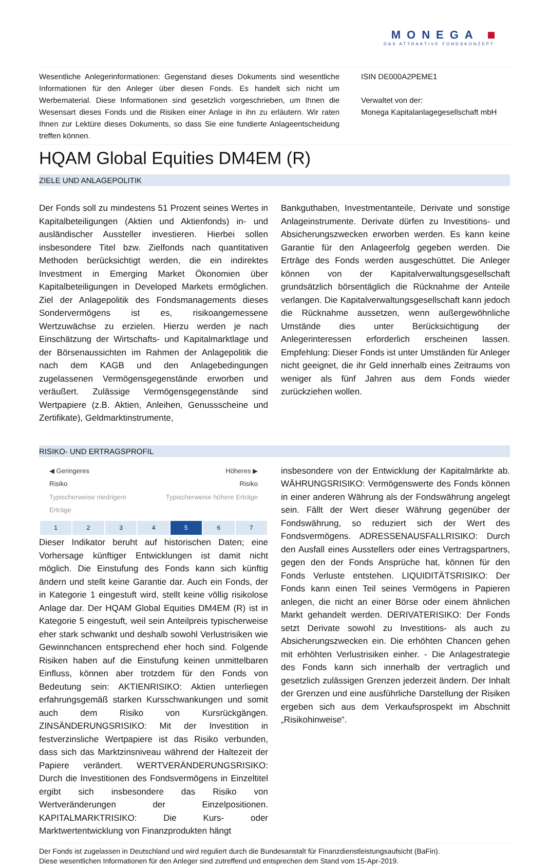MONEGA
DAS ATTRAKTIVE FONDSKONZEPT
Wesentliche Anlegerinformationen: Gegenstand dieses Dokuments sind wesentliche Informationen für den Anleger über diesen Fonds. Es handelt sich nicht um Werbematerial. Diese Informationen sind gesetzlich vorgeschrieben, um Ihnen die Wesensart dieses Fonds und die Risiken einer Anlage in ihn zu erläutern. Wir raten Ihnen zur Lektüre dieses Dokuments, so dass Sie eine fundierte Anlageentscheidung treffen können.
ISIN DE000A2PEME1
Verwaltet von der:
Monega Kapitalanlagegesellschaft mbH
HQAM Global Equities DM4EM (R)
ZIELE UND ANLAGEPOLITIK
Der Fonds soll zu mindestens 51 Prozent seines Wertes in Kapitalbeteiligungen (Aktien und Aktienfonds) in- und ausländischer Aussteller investieren. Hierbei sollen insbesondere Titel bzw. Zielfonds nach quantitativen Methoden berücksichtigt werden, die ein indirektes Investment in Emerging Market Ökonomien über Kapitalbeteiligungen in Developed Markets ermöglichen. Ziel der Anlagepolitik des Fondsmanagements dieses Sondervermögens ist es, risikoangemessene Wertzuwächse zu erzielen. Hierzu werden je nach Einschätzung der Wirtschafts- und Kapitalmarktlage und der Börsenaussichten im Rahmen der Anlagepolitik die nach dem KAGB und den Anlagebedingungen zugelassenen Vermögensgegenstände erworben und veräußert. Zulässige Vermögensgegenstände sind Wertpapiere (z.B. Aktien, Anleihen, Genussscheine und Zertifikate), Geldmarktinstrumente,
Bankguthaben, Investmentanteile, Derivate und sonstige Anlageinstrumente. Derivate dürfen zu Investitions- und Absicherungszwecken erworben werden. Es kann keine Garantie für den Anlageerfolg gegeben werden. Die Erträge des Fonds werden ausgeschüttet. Die Anleger können von der Kapitalverwaltungsgesellschaft grundsätzlich börsentäglich die Rücknahme der Anteile verlangen. Die Kapitalverwaltungsgesellschaft kann jedoch die Rücknahme aussetzen, wenn außergewöhnliche Umstände dies unter Berücksichtigung der Anlegerinteressen erforderlich erscheinen lassen. Empfehlung: Dieser Fonds ist unter Umständen für Anleger nicht geeignet, die ihr Geld innerhalb eines Zeitraums von weniger als fünf Jahren aus dem Fonds wieder zurückziehen wollen.
RISIKO- UND ERTRAGSPROFIL
◀ Geringeres
Risiko Höheres ▶
Risiko
Typischerweise niedrigere
Erträge Typischerweise höhere Erträge
| 1 | 2 | 3 | 4 | 5 | 6 | 7 |
Dieser Indikator beruht auf historischen Daten; eine Vorhersage künftiger Entwicklungen ist damit nicht möglich. Die Einstufung des Fonds kann sich künftig ändern und stellt keine Garantie dar. Auch ein Fonds, der in Kategorie 1 eingestuft wird, stellt keine völlig risikolose Anlage dar. Der HQAM Global Equities DM4EM (R) ist in Kategorie 5 eingestuft, weil sein Anteilpreis typischerweise eher stark schwankt und deshalb sowohl Verlustrisiken wie Gewinnchancen entsprechend eher hoch sind. Folgende Risiken haben auf die Einstufung keinen unmittelbaren Einfluss, können aber trotzdem für den Fonds von Bedeutung sein: AKTIENRISIKO: Aktien unterliegen erfahrungsgemäß starken Kursschwankungen und somit auch dem Risiko von Kursrückgängen. ZINSÄNDERUNGSRISIKO: Mit der Investition in festverzinsliche Wertpapiere ist das Risiko verbunden, dass sich das Marktzinsniveau während der Haltezeit der Papiere verändert. WERTVERÄNDERUNGSRISIKO: Durch die Investitionen des Fondsvermögens in Einzeltitel ergibt sich insbesondere das Risiko von Wertveränderungen der Einzelpositionen. KAPITALMARKTRISIKO: Die Kurs- oder Marktwertentwicklung von Finanzprodukten hängt
insbesondere von der Entwicklung der Kapitalmärkte ab. WÄHRUNGSRISIKO: Vermögenswerte des Fonds können in einer anderen Währung als der Fondswährung angelegt sein. Fällt der Wert dieser Währung gegenüber der Fondswährung, so reduziert sich der Wert des Fondsvermögens. ADRESSENAUSFALLRISIKO: Durch den Ausfall eines Ausstellers oder eines Vertragspartners, gegen den der Fonds Ansprüche hat, können für den Fonds Verluste entstehen. LIQUIDITÄTSRISIKO: Der Fonds kann einen Teil seines Vermögens in Papieren anlegen, die nicht an einer Börse oder einem ähnlichen Markt gehandelt werden. DERIVATERISIKO: Der Fonds setzt Derivate sowohl zu Investitions- als auch zu Absicherungszwecken ein. Die erhöhten Chancen gehen mit erhöhten Verlustrisiken einher. - Die Anlagestrategie des Fonds kann sich innerhalb der vertraglich und gesetzlich zulässigen Grenzen jederzeit ändern. Der Inhalt der Grenzen und eine ausführliche Darstellung der Risiken ergeben sich aus dem Verkaufsprospekt im Abschnitt „Risikohinweise“.
Der Fonds ist zugelassen in Deutschland und wird reguliert durch die Bundesanstalt für Finanzdienstleistungsaufsicht (BaFin).
Diese wesentlichen Informationen für den Anleger sind zutreffend und entsprechen dem Stand vom 15-Apr-2019.